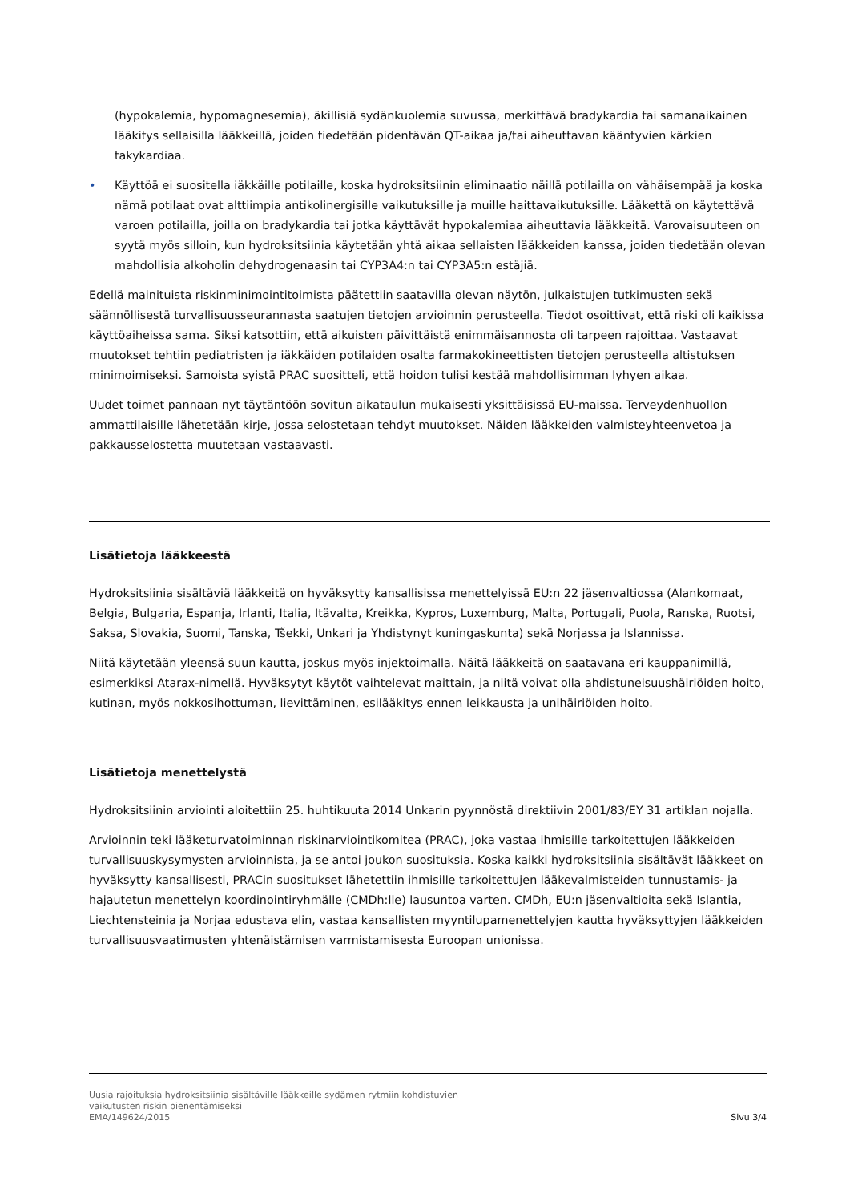(hypokalemia, hypomagnesemia), äkillisiä sydänkuolemia suvussa, merkittävä bradykardia tai samanaikainen lääkitys sellaisilla lääkkeillä, joiden tiedetään pidentävän QT-aikaa ja/tai aiheuttavan kääntyvien kärkien takykardiaa.
• Käyttöä ei suositella iäkkäille potilaille, koska hydroksitsiinin eliminaatio näillä potilailla on vähäisempää ja koska nämä potilaat ovat alttiimpia antikolinergisille vaikutuksille ja muille haittavaikutuksille. Lääkettä on käytettävä varoen potilailla, joilla on bradykardia tai jotka käyttävät hypokalemiaa aiheuttavia lääkkeitä. Varovaisuuteen on syytä myös silloin, kun hydroksitsiinia käytetään yhtä aikaa sellaisten lääkkeiden kanssa, joiden tiedetään olevan mahdollisia alkoholin dehydrogenaasin tai CYP3A4:n tai CYP3A5:n estäjiä.
Edellä mainituista riskinminimointitoimista päätettiin saatavilla olevan näytön, julkaistujen tutkimusten sekä säännöllisestä turvallisuusseurannasta saatujen tietojen arvioinnin perusteella. Tiedot osoittivat, että riski oli kaikissa käyttöaiheissa sama. Siksi katsottiin, että aikuisten päivittäistä enimmäisannosta oli tarpeen rajoittaa. Vastaavat muutokset tehtiin pediatristen ja iäkkäiden potilaiden osalta farmakokineettisten tietojen perusteella altistuksen minimoimiseksi. Samoista syistä PRAC suositteli, että hoidon tulisi kestää mahdollisimman lyhyen aikaa.
Uudet toimet pannaan nyt täytäntöön sovitun aikataulun mukaisesti yksittäisissä EU-maissa. Terveydenhuollon ammattilaisille lähetetään kirje, jossa selostetaan tehdyt muutokset. Näiden lääkkeiden valmisteyhteenvetoa ja pakkausselostetta muutetaan vastaavasti.
Lisätietoja lääkkeestä
Hydroksitsiinia sisältäviä lääkkeitä on hyväksytty kansallisissa menettelyissä EU:n 22 jäsenvaltiossa (Alankomaat, Belgia, Bulgaria, Espanja, Irlanti, Italia, Itävalta, Kreikka, Kypros, Luxemburg, Malta, Portugali, Puola, Ranska, Ruotsi, Saksa, Slovakia, Suomi, Tanska, Tšekki, Unkari ja Yhdistynyt kuningaskunta) sekä Norjassa ja Islannissa.
Niitä käytetään yleensä suun kautta, joskus myös injektoimalla. Näitä lääkkeitä on saatavana eri kauppanimillä, esimerkiksi Atarax-nimellä. Hyväksytyt käytöt vaihtelevat maittain, ja niitä voivat olla ahdistuneisuushäiriöiden hoito, kutinan, myös nokkosihottuman, lievittäminen, esilääkitys ennen leikkausta ja unihäiriöiden hoito.
Lisätietoja menettelystä
Hydroksitsiinin arviointi aloitettiin 25. huhtikuuta 2014 Unkarin pyynnöstä direktiivin 2001/83/EY 31 artiklan nojalla.
Arvioinnin teki lääketurvatoiminnan riskinarviointikomitea (PRAC), joka vastaa ihmisille tarkoitettujen lääkkeiden turvallisuuskysymysten arvioinnista, ja se antoi joukon suosituksia. Koska kaikki hydroksitsiinia sisältävät lääkkeet on hyväksytty kansallisesti, PRACin suositukset lähetettiin ihmisille tarkoitettujen lääkevalmisteiden tunnustamis- ja hajautetun menettelyn koordinointiryhmälle (CMDh:lle) lausuntoa varten. CMDh, EU:n jäsenvaltioita sekä Islantia, Liechtensteinia ja Norjaa edustava elin, vastaa kansallisten myyntilupamenettelyjen kautta hyväksyttyjen lääkkeiden turvallisuusvaatimusten yhtenäistämisen varmistamisesta Euroopan unionissa.
Uusia rajoituksia hydroksitsiinia sisältäville lääkkeille sydämen rytmiin kohdistuvien
vaikutusten riskin pienentämiseksi
EMA/149624/2015
Sivu 3/4